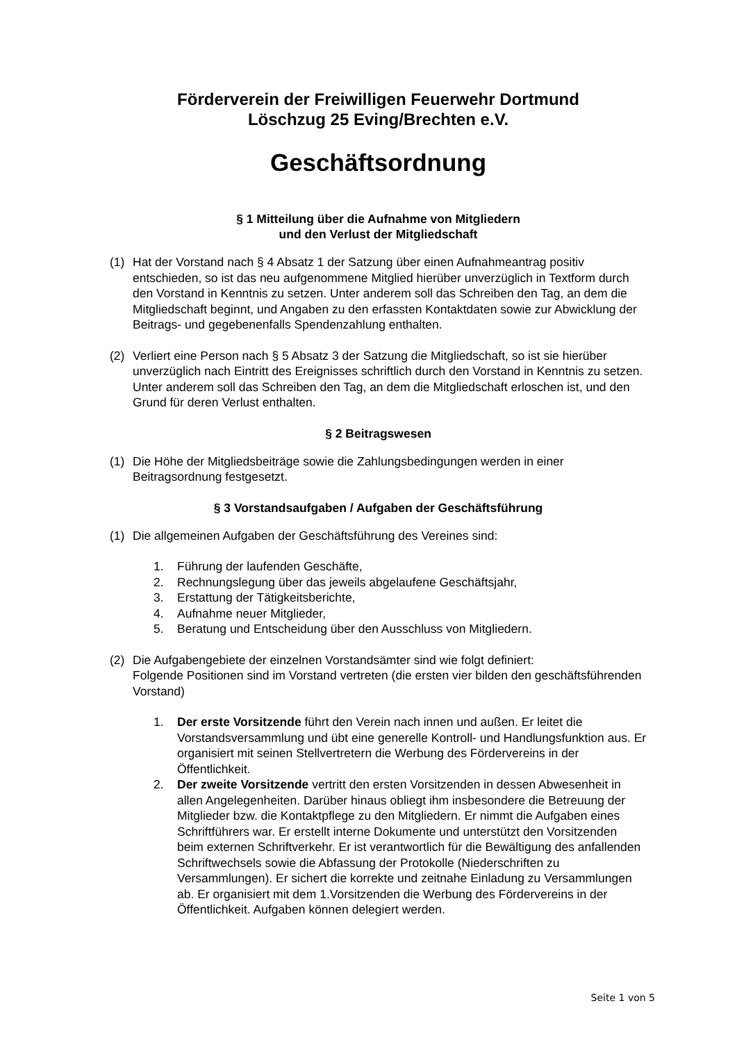Förderverein der Freiwilligen Feuerwehr Dortmund
Löschzug 25 Eving/Brechten e.V.
Geschäftsordnung
§ 1 Mitteilung über die Aufnahme von Mitgliedern
und den Verlust der Mitgliedschaft
(1) Hat der Vorstand nach § 4 Absatz 1 der Satzung über einen Aufnahmeantrag positiv entschieden, so ist das neu aufgenommene Mitglied hierüber unverzüglich in Textform durch den Vorstand in Kenntnis zu setzen. Unter anderem soll das Schreiben den Tag, an dem die Mitgliedschaft beginnt, und Angaben zu den erfassten Kontaktdaten sowie zur Abwicklung der Beitrags- und gegebenenfalls Spendenzahlung enthalten.
(2) Verliert eine Person nach § 5 Absatz 3 der Satzung die Mitgliedschaft, so ist sie hierüber unverzüglich nach Eintritt des Ereignisses schriftlich durch den Vorstand in Kenntnis zu setzen. Unter anderem soll das Schreiben den Tag, an dem die Mitgliedschaft erloschen ist, und den Grund für deren Verlust enthalten.
§ 2 Beitragswesen
(1) Die Höhe der Mitgliedsbeiträge sowie die Zahlungsbedingungen werden in einer Beitragsordnung festgesetzt.
§ 3 Vorstandsaufgaben / Aufgaben der Geschäftsführung
(1) Die allgemeinen Aufgaben der Geschäftsführung des Vereines sind:
1. Führung der laufenden Geschäfte,
2. Rechnungslegung über das jeweils abgelaufene Geschäftsjahr,
3. Erstattung der Tätigkeitsberichte,
4. Aufnahme neuer Mitglieder,
5. Beratung und Entscheidung über den Ausschluss von Mitgliedern.
(2) Die Aufgabengebiete der einzelnen Vorstandsämter sind wie folgt definiert:
Folgende Positionen sind im Vorstand vertreten (die ersten vier bilden den geschäftsführenden Vorstand)
1. Der erste Vorsitzende führt den Verein nach innen und außen. Er leitet die Vorstandsversammlung und übt eine generelle Kontroll- und Handlungsfunktion aus. Er organisiert mit seinen Stellvertretern die Werbung des Fördervereins in der Öffentlichkeit.
2. Der zweite Vorsitzende vertritt den ersten Vorsitzenden in dessen Abwesenheit in allen Angelegenheiten. Darüber hinaus obliegt ihm insbesondere die Betreuung der Mitglieder bzw. die Kontaktpflege zu den Mitgliedern. Er nimmt die Aufgaben eines Schriftführers war. Er erstellt interne Dokumente und unterstützt den Vorsitzenden beim externen Schriftverkehr. Er ist verantwortlich für die Bewältigung des anfallenden Schriftwechsels sowie die Abfassung der Protokolle (Niederschriften zu Versammlungen). Er sichert die korrekte und zeitnahe Einladung zu Versammlungen ab. Er organisiert mit dem 1.Vorsitzenden die Werbung des Fördervereins in der Öffentlichkeit. Aufgaben können delegiert werden.
Seite 1 von 5